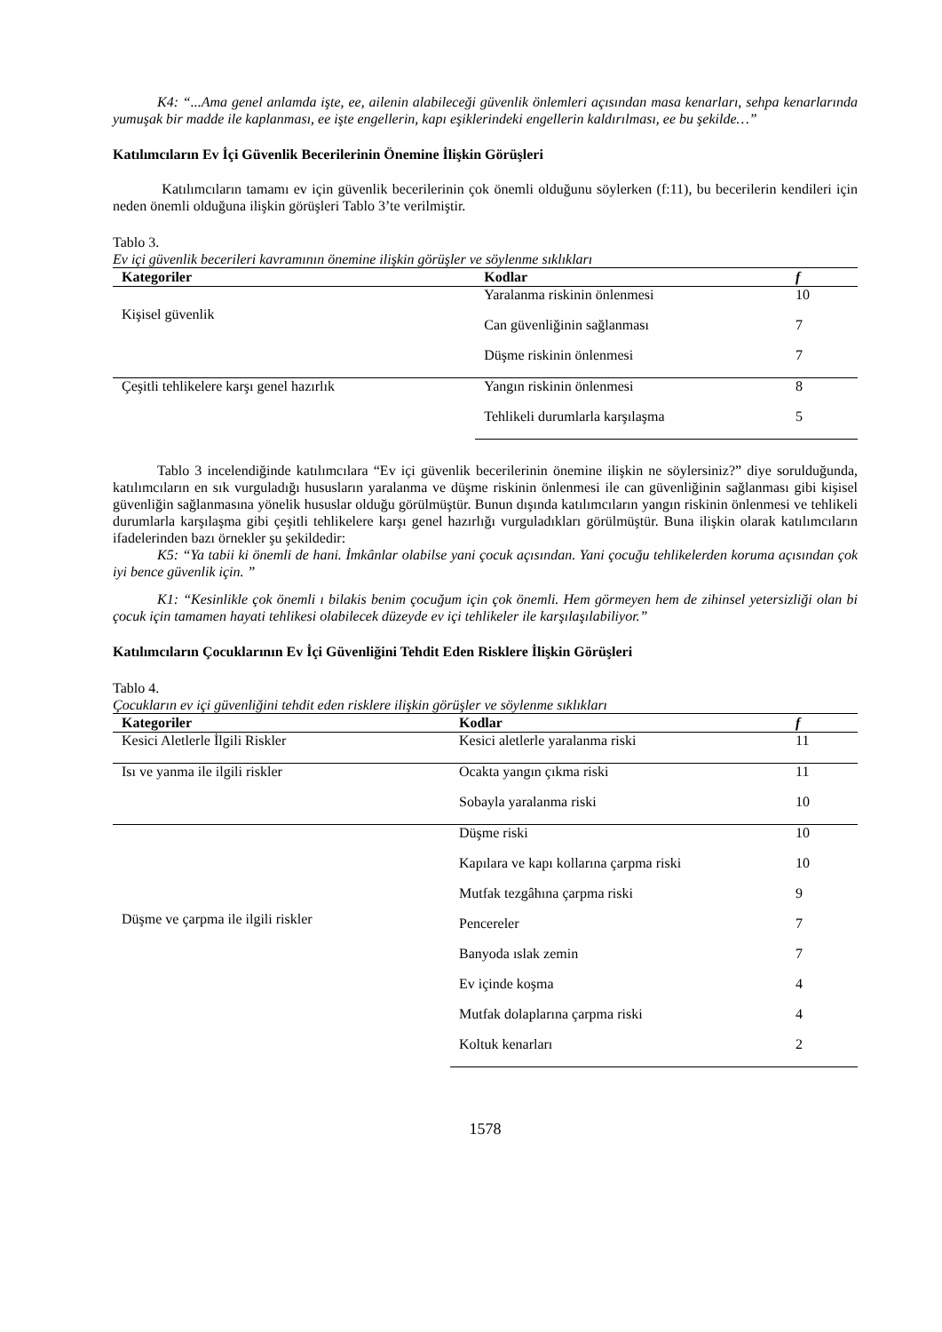K4: “...Ama genel anlamda işte, ee, ailenin alabileceği güvenlik önlemleri açısından masa kenarları, sehpa kenarlarında yumuşak bir madde ile kaplanması, ee işte engellerin, kapı eşiklerindeki engellerin kaldırılması, ee bu şekilde…”
Katılımcıların Ev İçi Güvenlik Becerilerinin Önemine İlişkin Görüşleri
Katılımcıların tamamı ev için güvenlik becerilerinin çok önemli olduğunu söylerken (f:11), bu becerilerin kendileri için neden önemli olduğuna ilişkin görüşleri Tablo 3’te verilmiştir.
Tablo 3.
Ev içi güvenlik becerileri kavramının önemine ilişkin görüşler ve söylenme sıklıkları
| Kategoriler | Kodlar | f |
| --- | --- | --- |
| Kişisel güvenlik | Yaralanma riskinin önlenmesi | 10 |
| | Can güvenliğinin sağlanması | 7 |
| | Düşme riskinin önlenmesi | 7 |
| Çeşitli tehlikelere karşı genel hazırlık | Yangın riskinin önlenmesi | 8 |
| | Tehlikeli durumlarla karşılaşma | 5 |
Tablo 3 incelendiğinde katılımcılara “Ev içi güvenlik becerilerinin önemine ilişkin ne söylersiniz?” diye sorulduğunda, katılımcıların en sık vurguladığı hususların yaralanma ve düşme riskinin önlenmesi ile can güvenliğinin sağlanması gibi kişisel güvenliğin sağlanmasına yönelik hususlar olduğu görülmüştür. Bunun dışında katılımcıların yangın riskinin önlenmesi ve tehlikeli durumlarla karşılaşma gibi çeşitli tehlikelere karşı genel hazırlığı vurguladıkları görülmüştür. Buna ilişkin olarak katılımcıların ifadelerinden bazı örnekler şu şekildedir:
K5: “Ya tabii ki önemli de hani. İmkânlar olabilse yani çocuk açısından. Yani çocuğu tehlikelerden koruma açısından çok iyi bence güvenlik için. ”
K1: “Kesinlikle çok önemli ı bilakis benim çocuğum için çok önemli. Hem görmeyen hem de zihinsel yetersizliği olan bi çocuk için tamamen hayati tehlikesi olabilecek düzeyde ev içi tehlikeler ile karşılaşılabiliyor.”
Katılımcıların Çocuklarının Ev İçi Güvenliğini Tehdit Eden Risklere İlişkin Görüşleri
Tablo 4.
Çocukların ev içi güvenliğini tehdit eden risklere ilişkin görüşler ve söylenme sıklıkları
| Kategoriler | Kodlar | f |
| --- | --- | --- |
| Kesici Aletlerle İlgili Riskler | Kesici aletlerle yaralanma riski | 11 |
| Isı ve yanma ile ilgili riskler | Ocakta yangın çıkma riski | 11 |
| | Sobayla yaralanma riski | 10 |
| Düşme ve çarpma ile ilgili riskler | Düşme riski | 10 |
| | Kapılara ve kapı kollarına çarpma riski | 10 |
| | Mutfak tezgâhına çarpma riski | 9 |
| | Pencereler | 7 |
| | Banyoda ıslak zemin | 7 |
| | Ev içinde koşma | 4 |
| | Mutfak dolaplarına çarpma riski | 4 |
| | Koltuk kenarları | 2 |
1578